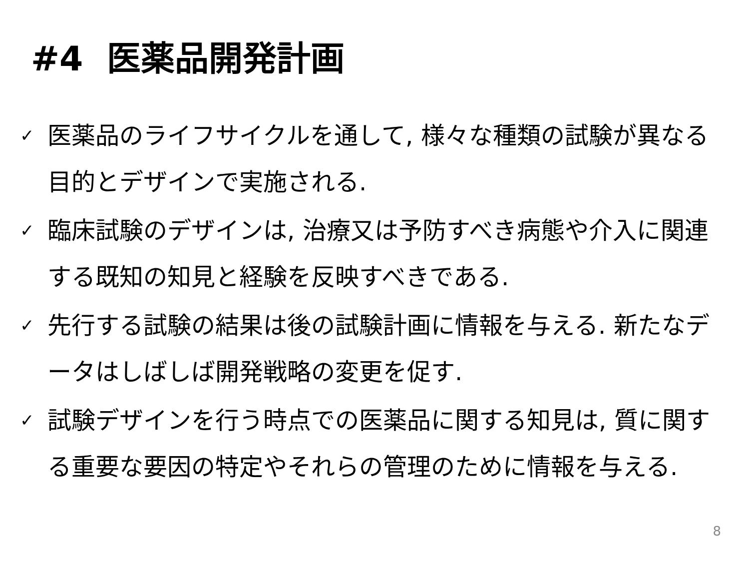#4 医薬品開発計画
✓ 医薬品のライフサイクルを通して, 様々な種類の試験が異なる目的とデザインで実施される.
✓ 臨床試験のデザインは, 治療又は予防すべき病態や介入に関連する既知の知見と経験を反映すべきである.
✓ 先行する試験の結果は後の試験計画に情報を与える. 新たなデータはしばしば開発戦略の変更を促す.
✓ 試験デザインを行う時点での医薬品に関する知見は, 質に関する重要な要因の特定やそれらの管理のために情報を与える.
8